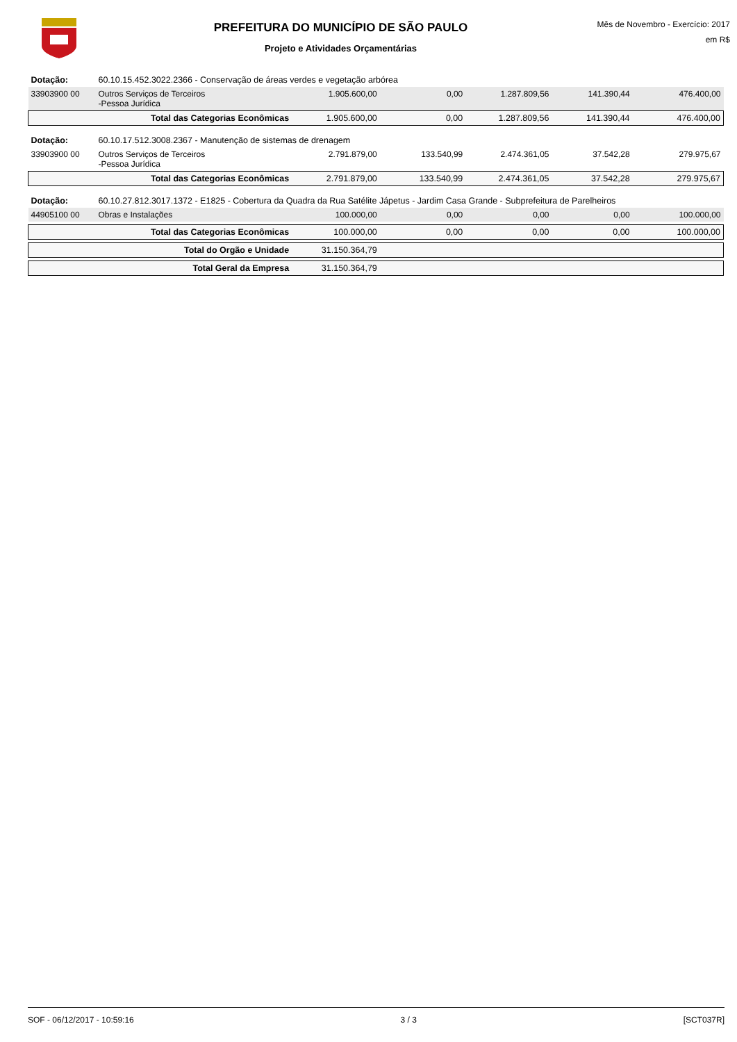PREFEITURA DO MUNICÍPIO DE SÃO PAULO
Projeto e Atividades Orçamentárias
Mês de Novembro - Exercício: 2017
em R$
| Dotação: | 60.10.15.452.3022.2366 - Conservação de áreas verdes e vegetação arbórea | | | | | |
| 33903900 00 | Outros Serviços de Terceiros -Pessoa Jurídica | 1.905.600,00 | 0,00 | 1.287.809,56 | 141.390,44 | 476.400,00 |
| | Total das Categorias Econômicas | 1.905.600,00 | 0,00 | 1.287.809,56 | 141.390,44 | 476.400,00 |
| Dotação: | 60.10.17.512.3008.2367 - Manutenção de sistemas de drenagem | | | | | |
| 33903900 00 | Outros Serviços de Terceiros -Pessoa Jurídica | 2.791.879,00 | 133.540,99 | 2.474.361,05 | 37.542,28 | 279.975,67 |
| | Total das Categorias Econômicas | 2.791.879,00 | 133.540,99 | 2.474.361,05 | 37.542,28 | 279.975,67 |
| Dotação: | 60.10.27.812.3017.1372 - E1825 - Cobertura da Quadra da Rua Satélite Jápetus - Jardim Casa Grande - Subprefeitura de Parelheiros | | | | | |
| 44905100 00 | Obras e Instalações | 100.000,00 | 0,00 | 0,00 | 0,00 | 100.000,00 |
| | Total das Categorias Econômicas | 100.000,00 | 0,00 | 0,00 | 0,00 | 100.000,00 |
| | Total do Orgão e Unidade | 31.150.364,79 | | | | |
| | Total Geral da Empresa | 31.150.364,79 | | | | |
SOF - 06/12/2017 - 10:59:16 3 / 3 [SCT037R]